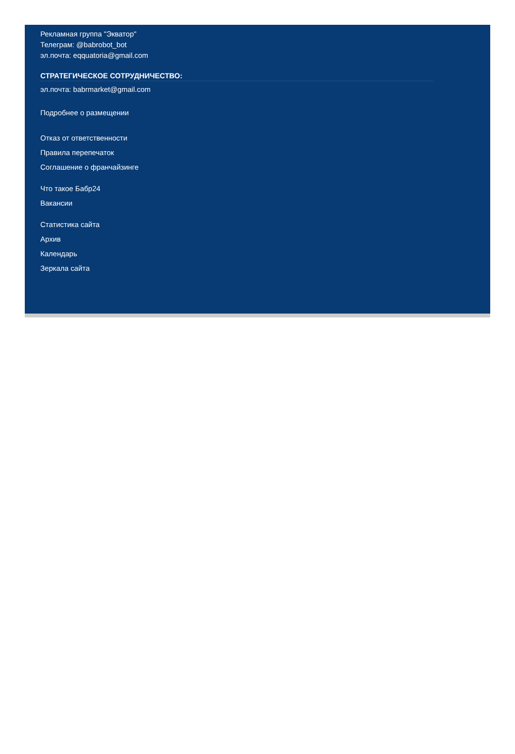Рекламная группа "Экватор"
Телеграм: @babrobot_bot
эл.почта: eqquatoria@gmail.com
СТРАТЕГИЧЕСКОЕ СОТРУДНИЧЕСТВО:
эл.почта: babrmarket@gmail.com
Подробнее о размещении
Отказ от ответственности
Правила перепечаток
Соглашение о франчайзинге
Что такое Бабр24
Вакансии
Статистика сайта
Архив
Календарь
Зеркала сайта